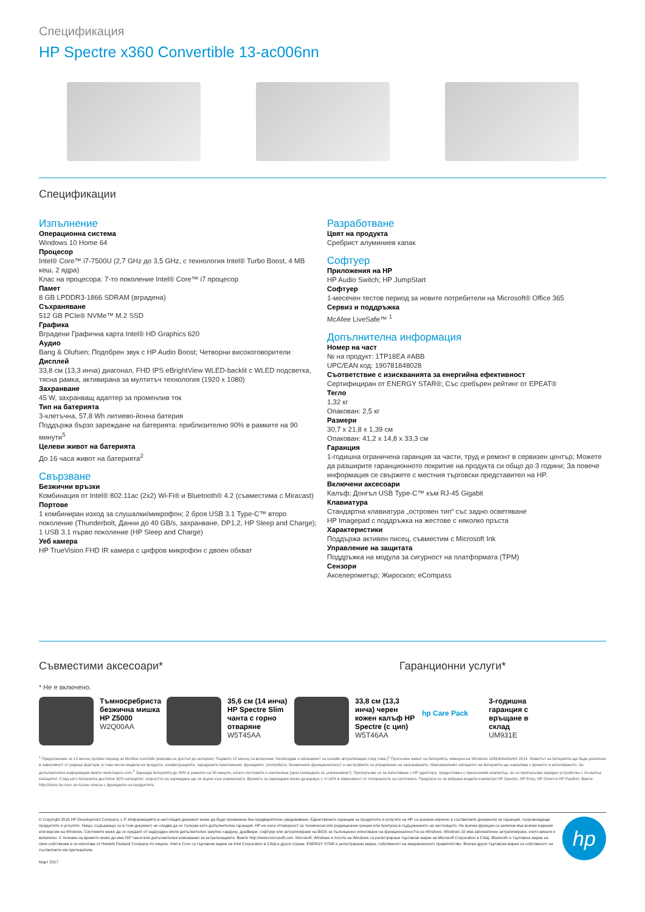Спецификация
HP Spectre x360 Convertible 13-ac006nn
Спецификации
Изпълнение
Операционна система
Windows 10 Home 64
Процесор
Intel® Core™ i7-7500U (2,7 GHz до 3,5 GHz, с технология Intel® Turbo Boost, 4 MB кеш, 2 ядра)
Клас на процесора: 7-то поколение Intel® Core™ i7 процесор
Памет
8 GB LPDDR3-1866 SDRAM (вградена)
Съхраняване
512 GB PCIe® NVMe™ M.2 SSD
Графика
Вградени Графична карта Intel® HD Graphics 620
Аудио
Bang & Olufsen; Подобрен звук с HP Audio Boost; Четворни високоговорители
Дисплей
33,8 см (13,3 инча) диагонал, FHD IPS eBrightView WLED-backlit с WLED подсветка, тясна рамка, активирана за мултитъч технология (1920 x 1080)
Захранване
45 W, захранващ адаптер за променлив ток
Тип на батерията
3-клетъчна, 57,8 Wh литиево-йонна батерия
Поддържа бързо зареждане на батерията: приблизително 90% в рамките на 90 минути<sup>5</sup>
Целеви живот на батерията
До 16 часа живот на батерията<sup>2</sup>
Свързване
Безжични връзки
Комбинация от Intel® 802.11ac (2x2) Wi-Fi® и Bluetooth® 4.2 (съвместима с Miracast)
Портове
1 комбиниран изход за слушалки/микрофон; 2 броя USB 3.1 Type-C™ второ поколение (Thunderbolt, Данни до 40 GB/s, захранване, DP1.2, HP Sleep and Charge); 1 USB 3.1 първо поколение (HP Sleep and Charge)
Уеб камера
HP TrueVision FHD IR камера с цифров микрофон с двоен обхват
Разработване
Цвят на продукта
Сребрист алуминиев капак
Софтуер
Приложения на HP
HP Audio Switch; HP JumpStart
Софтуер
1-месечен тестов период за новите потребители на Microsoft® Office 365
Сервиз и поддръжка
McAfee LiveSafe™ <sup>1</sup>
Допълнителна информация
Номер на част
№ на продукт: 1TP18EA #ABB
UPC/EAN код: 190781848028
Съответствие с изискванията за енергийна ефективност
Сертифициран от ENERGY STAR®; Със сребърен рейтинг от EPEAT®
Тегло
1,32 кг
Опакован: 2,5 кг
Размери
30,7 x 21,8 x 1,39 см
Опакован: 41,2 x 14,8 x 33,3 см
Гаранция
1-годишна ограничена гаранция за части, труд и ремонт в сервизен център; Можете да разширите гаранционното покритие на продукта си общо до 3 години; За повече информация се свържете с местния търговски представител на HP.
Включени аксесоари
Калъф; Донгъл USB Type-C™ към RJ-45 Gigabit
Клавиатура
Стандартна клавиатура „островен тип“ със задно осветяване
HP Imagepad с поддръжка на жестове с няколко пръста
Характеристики
Поддържа активен писец, съвместим с Microsoft Ink
Управление на защитата
Поддръжка на модула за сигурност на платформата (TPM)
Сензори
Акселерометър; Жироскоп; eCompass
Съвместими аксесоари* Гаранционни услуги*
* Не е включено.
Тъмносребриста безжична мишка HP Z5000
W2Q00AA
35,6 см (14 инча) HP Spectre Slim чанта с горно отваряне
W5T45AA
33,8 см (13,3 инча) черен кожен калъф HP Spectre (с цип)
W5T46AA
hp Care Pack
3-годишна гаранция с връщане в склад
UM931E
<sup>1</sup> Предложение за 12 месец пробен период за McAfee LiveSafe (изисква се достъп до интернет. Първите 12 месец са включени. Необходим е абонамент за онлайн актуализации след това.)<sup>2</sup> Прогнозен живот на батерията, измерен на Windows 10/MobileMark® 2014. Животът на батерията ще бъде различен в зависимост от редица фактори, в това число модела на продукта, конфигурацията, заредените приложения, функциите, употребата, безжичната функционалност и настройките за управление на захранването. Максималният капацитет на батерията ще намалява с времето и използването. За допълнителна информация вижте www.bapco.com.<sup>5</sup> Зарежда батерията до 90% в рамките на 90 минути, когато системата е изключена (чрез командата за „изключване“). Препоръчва се за използване с HP адаптера, предоставен с преносимия компютър, не се препоръчва зарядно устройство с по-малък капацитет. След като батерията достигне 90% капацитет, скоростта на зареждане ще се върне към нормалната. Времето за зареждане може да варира с +/-10% в зависимост от толерансите на системата. Предлага се за избрани модели компютри HP Spectre, HP Envy, HP Omen и HP Pavilion. Вижте http://store.hp.com за пълен списък с функциите на продуктите.
© Copyright 2016 HP Development Company, L.P. Информацията в настоящия документ може да бъде променена без предварително уведомяване. Единствените гаранции за продуктите и услугите на HP са указани изрично в съответните документи за гаранция, съпровождащи продуктите и услугите. Нищо, съдържащо се в този документ, не следва да се тълкува като допълнителна гаранция. HP не носи отговорност за технически или редакционни грешки или пропуски в съдържанието на настоящото. Не всички функции са налични във всички издания или версии на Windows. Системите може да се нуждаят от надграден и/или допълнително закупен хардуер, драйвери, софтуер или актуализиране на BIOS за пълноценно използване на функционалността на Windows. Windows 10 има автоматично актуализиране, което винаги е включено. С течение на времето може да има ISP такси или допълнителни изисквания за актуализациите. Вижте http://www.microsoft.com. Microsoft, Windows и логото на Windows са регистрирани търговски марки на Microsoft Corporation в САЩ. Bluetooth е търговска марка на своя собственик и се използва от Hewlett-Packard Company по лиценз. Intel и Core са търговски марки на Intel Corporation в САЩ и други страни. ENERGY STAR е регистрирана марка, собственост на американското правителство. Всички други търговски марки са собственост на съответните им притежатели.
Март 2017
hp